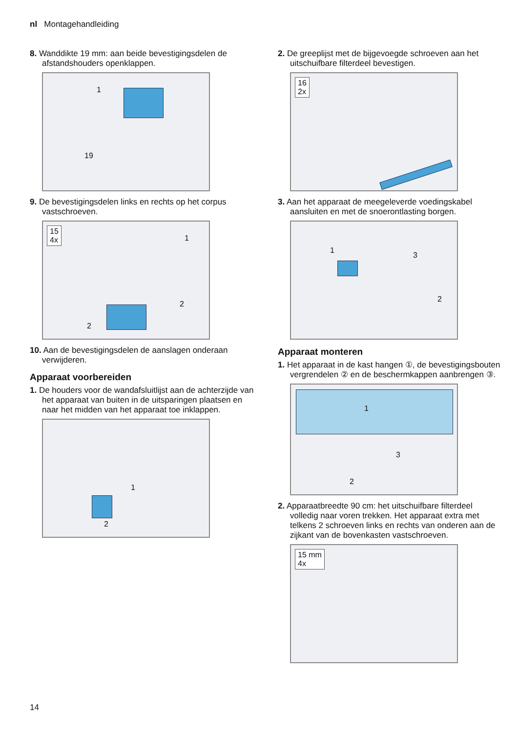nl Montagehandleiding
8. Wanddikte 19 mm: aan beide bevestigingsdelen de afstandshouders openklappen.
19
1
9. De bevestigingsdelen links en rechts op het corpus vastschroeven.
15
4x
1
2
2
10. Aan de bevestigingsdelen de aanslagen onderaan verwijderen.
Apparaat voorbereiden
1. De houders voor de wandafsluitlijst aan de achterzijde van het apparaat van buiten in de uitsparingen plaatsen en naar het midden van het apparaat toe inklappen.
1
2
2. De greeplijst met de bijgevoegde schroeven aan het uitschuifbare filterdeel bevestigen.
16
2x
3. Aan het apparaat de meegeleverde voedingskabel aansluiten en met de snoerontlasting borgen.
1
3
2
Apparaat monteren
1. Het apparaat in de kast hangen ①, de bevestigingsbouten vergrendelen ② en de beschermkappen aanbrengen ③.
1
2
3
2. Apparaatbreedte 90 cm: het uitschuifbare filterdeel volledig naar voren trekken. Het apparaat extra met telkens 2 schroeven links en rechts van onderen aan de zijkant van de bovenkasten vastschroeven.
15 mm
4x
14